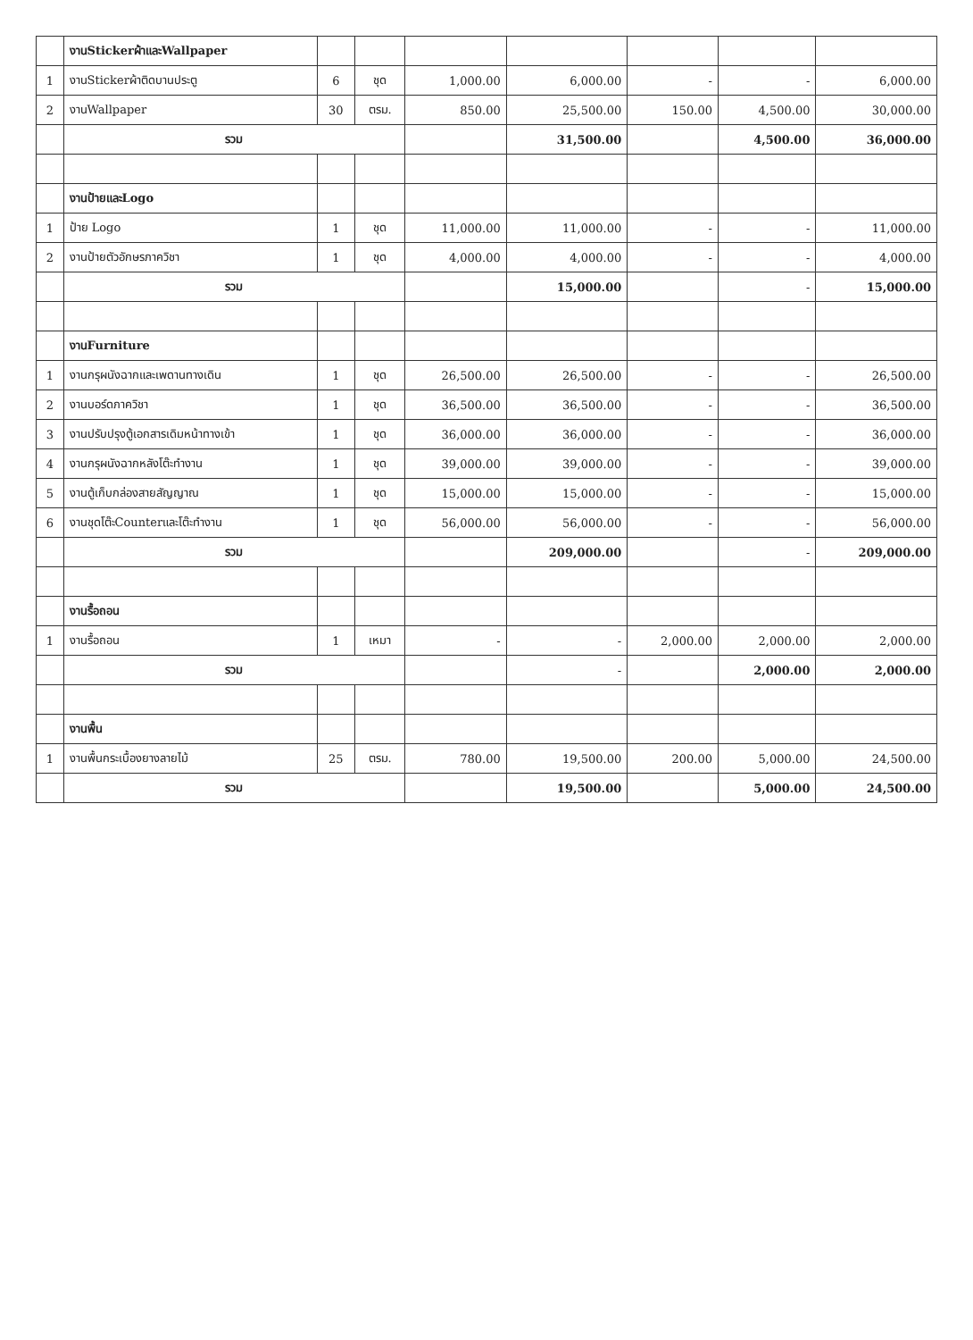| | งานStickerผ้าและWallpaper | | | | | | | |
| 1 | งานStickerผ้าติดบานประตู | 6 | ชุด | 1,000.00 | 6,000.00 | - | - | 6,000.00 |
| 2 | งานWallpaper | 30 | ตรม. | 850.00 | 25,500.00 | 150.00 | 4,500.00 | 30,000.00 |
| | รวม | | | | 31,500.00 | | 4,500.00 | 36,000.00 |
| | งานป้ายและLogo | | | | | | | |
| 1 | ป้าย Logo | 1 | ชุด | 11,000.00 | 11,000.00 | - | - | 11,000.00 |
| 2 | งานป้ายตัวอักษรภาควิชา | 1 | ชุด | 4,000.00 | 4,000.00 | - | - | 4,000.00 |
| | รวม | | | | 15,000.00 | | - | 15,000.00 |
| | งานFurniture | | | | | | | |
| 1 | งานกรุผนังฉากและเพดานทางเดิน | 1 | ชุด | 26,500.00 | 26,500.00 | - | - | 26,500.00 |
| 2 | งานบอร์ดภาควิชา | 1 | ชุด | 36,500.00 | 36,500.00 | - | - | 36,500.00 |
| 3 | งานปรับปรุงตู้เอกสารเดิมหน้าทางเข้า | 1 | ชุด | 36,000.00 | 36,000.00 | - | - | 36,000.00 |
| 4 | งานกรุผนังฉากหลังโต๊ะทำงาน | 1 | ชุด | 39,000.00 | 39,000.00 | - | - | 39,000.00 |
| 5 | งานตู้เก็บกล่องสายสัญญาณ | 1 | ชุด | 15,000.00 | 15,000.00 | - | - | 15,000.00 |
| 6 | งานชุดโต๊ะCounterและโต๊ะทำงาน | 1 | ชุด | 56,000.00 | 56,000.00 | - | - | 56,000.00 |
| | รวม | | | | 209,000.00 | | - | 209,000.00 |
| | งานรื้อถอน | | | | | | | |
| 1 | งานรื้อถอน | 1 | เหมา | - | - | 2,000.00 | 2,000.00 | 2,000.00 |
| | รวม | | | | - | | 2,000.00 | 2,000.00 |
| | งานพื้น | | | | | | | |
| 1 | งานพื้นกระเบื้องยางลายไม้ | 25 | ตรม. | 780.00 | 19,500.00 | 200.00 | 5,000.00 | 24,500.00 |
| | รวม | | | | 19,500.00 | | 5,000.00 | 24,500.00 |